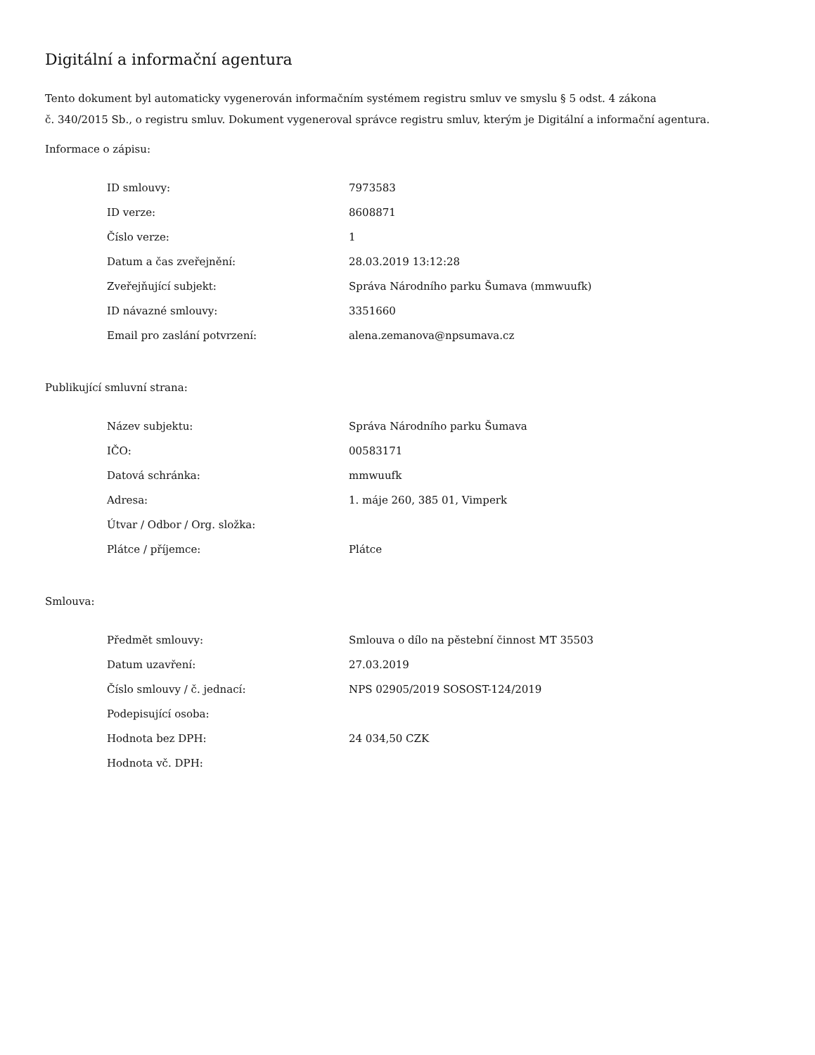Digitální a informační agentura
Tento dokument byl automaticky vygenerován informačním systémem registru smluv ve smyslu § 5 odst. 4 zákona
č. 340/2015 Sb., o registru smluv. Dokument vygeneroval správce registru smluv, kterým je Digitální a informační agentura.
Informace o zápisu:
| ID smlouvy: | 7973583 |
| ID verze: | 8608871 |
| Číslo verze: | 1 |
| Datum a čas zveřejnění: | 28.03.2019 13:12:28 |
| Zveřejňující subjekt: | Správa Národního parku Šumava (mmwuufk) |
| ID návazné smlouvy: | 3351660 |
| Email pro zaslání potvrzení: | alena.zemanova@npsumava.cz |
Publikující smluvní strana:
| Název subjektu: | Správa Národního parku Šumava |
| IČO: | 00583171 |
| Datová schránka: | mmwuufk |
| Adresa: | 1. máje 260, 385 01, Vimperk |
| Útvar / Odbor / Org. složka: | |
| Plátce / příjemce: | Plátce |
Smlouva:
| Předmět smlouvy: | Smlouva o dílo na pěstební činnost MT 35503 |
| Datum uzavření: | 27.03.2019 |
| Číslo smlouvy / č. jednací: | NPS 02905/2019 SOSOST-124/2019 |
| Podepisující osoba: | |
| Hodnota bez DPH: | 24 034,50 CZK |
| Hodnota vč. DPH: | |